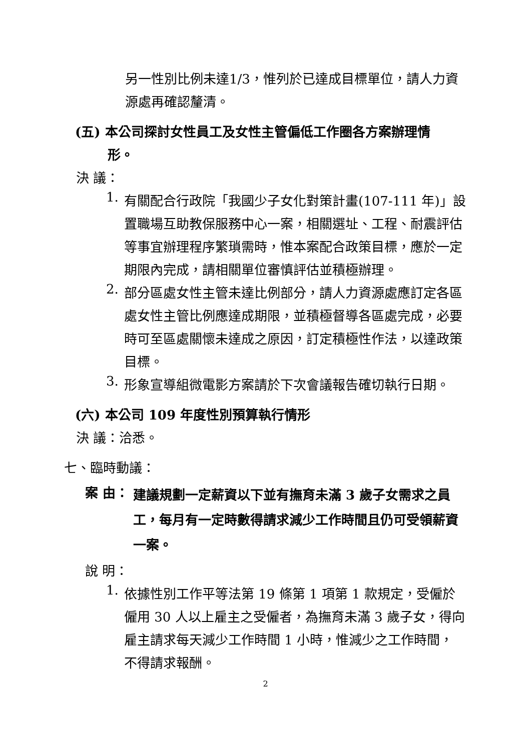另一性別比例未達1/3，惟列於已達成目標單位，請人力資源處再確認釐清。
(五) 本公司探討女性員工及女性主管偏低工作圈各方案辦理情
形。
決 議：
1.
有關配合行政院「我國少子女化對策計畫(107-111 年)」設置職場互助教保服務中心一案，相關選址、工程、耐震評估等事宜辦理程序繁瑣需時，惟本案配合政策目標，應於一定期限內完成，請相關單位審慎評估並積極辦理。
2.
部分區處女性主管未達比例部分，請人力資源處應訂定各區處女性主管比例應達成期限，並積極督導各區處完成，必要時可至區處關懷未達成之原因，訂定積極性作法，以達政策目標。
3.
形象宣導組微電影方案請於下次會議報告確切執行日期。
(六) 本公司 109 年度性別預算執行情形
決 議：洽悉。
七、臨時動議：
案 由：
建議規劃一定薪資以下並有撫育未滿 3 歲子女需求之員工，每月有一定時數得請求減少工作時間且仍可受領薪資一案。
說 明：
1.
依據性別工作平等法第 19 條第 1 項第 1 款規定，受僱於僱用 30 人以上雇主之受僱者，為撫育未滿 3 歲子女，得向雇主請求每天減少工作時間 1 小時，惟減少之工作時間，不得請求報酬。
2